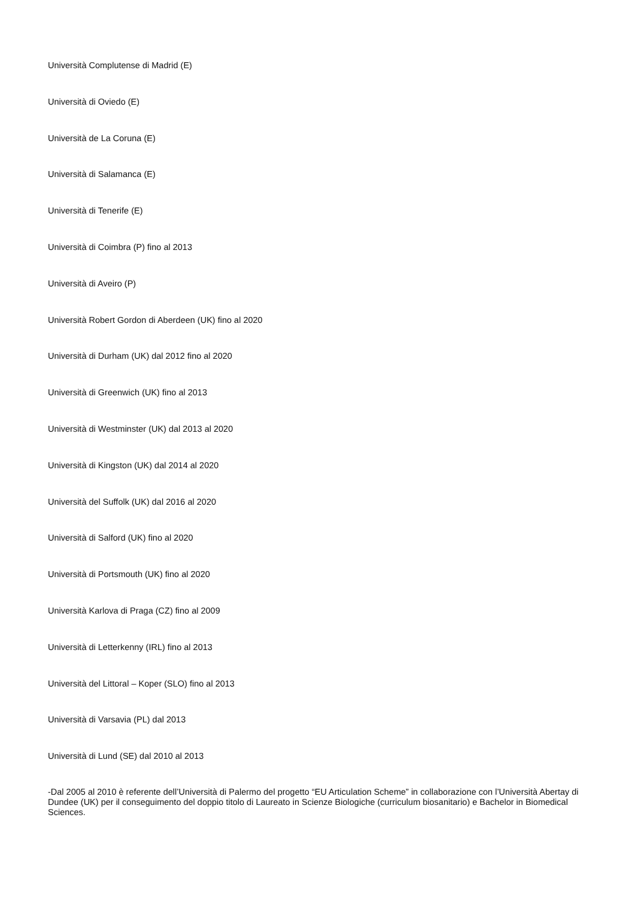Università Complutense di Madrid (E)
Università di Oviedo (E)
Università de La Coruna (E)
Università di Salamanca (E)
Università di Tenerife (E)
Università di Coimbra (P) fino al 2013
Università di Aveiro (P)
Università Robert Gordon di Aberdeen (UK) fino al 2020
Università di Durham (UK) dal 2012 fino al 2020
Università di Greenwich (UK) fino al 2013
Università di Westminster (UK) dal 2013 al 2020
Università di Kingston (UK) dal 2014 al 2020
Università del Suffolk (UK) dal 2016 al 2020
Università di Salford (UK) fino al 2020
Università di Portsmouth (UK) fino al 2020
Università Karlova di Praga (CZ) fino al 2009
Università di Letterkenny (IRL) fino al 2013
Università del Littoral – Koper (SLO) fino al 2013
Università di Varsavia (PL) dal 2013
Università di Lund (SE) dal 2010 al 2013
-Dal 2005 al 2010 è referente dell’Università di Palermo del progetto “EU Articulation Scheme” in collaborazione con l’Università Abertay di Dundee (UK) per il conseguimento del doppio titolo di Laureato in Scienze Biologiche (curriculum biosanitario) e Bachelor in Biomedical Sciences.